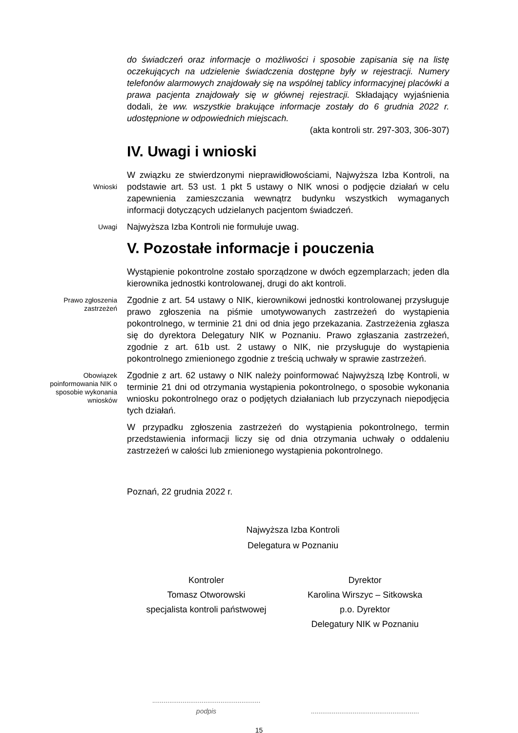do świadczeń oraz informacje o możliwości i sposobie zapisania się na listę oczekujących na udzielenie świadczenia dostępne były w rejestracji. Numery telefonów alarmowych znajdowały się na wspólnej tablicy informacyjnej placówki a prawa pacjenta znajdowały się w głównej rejestracji. Składający wyjaśnienia dodali, że ww. wszystkie brakujące informacje zostały do 6 grudnia 2022 r. udostępnione w odpowiednich miejscach.
(akta kontroli str. 297-303, 306-307)
IV. Uwagi i wnioski
Wnioski
W związku ze stwierdzonymi nieprawidłowościami, Najwyższa Izba Kontroli, na podstawie art. 53 ust. 1 pkt 5 ustawy o NIK wnosi o podjęcie działań w celu zapewnienia zamieszczania wewnątrz budynku wszystkich wymaganych informacji dotyczących udzielanych pacjentom świadczeń.
Uwagi
Najwyższa Izba Kontroli nie formułuje uwag.
V. Pozostałe informacje i pouczenia
Wystąpienie pokontrolne zostało sporządzone w dwóch egzemplarzach; jeden dla kierownika jednostki kontrolowanej, drugi do akt kontroli.
Prawo zgłoszenia zastrzeżeń
Zgodnie z art. 54 ustawy o NIK, kierownikowi jednostki kontrolowanej przysługuje prawo zgłoszenia na piśmie umotywowanych zastrzeżeń do wystąpienia pokontrolnego, w terminie 21 dni od dnia jego przekazania. Zastrzeżenia zgłasza się do dyrektora Delegatury NIK w Poznaniu. Prawo zgłaszania zastrzeżeń, zgodnie z art. 61b ust. 2 ustawy o NIK, nie przysługuje do wystąpienia pokontrolnego zmienionego zgodnie z treścią uchwały w sprawie zastrzeżeń.
Obowiązek poinformowania NIK o sposobie wykonania wniosków
Zgodnie z art. 62 ustawy o NIK należy poinformować Najwyższą Izbę Kontroli, w terminie 21 dni od otrzymania wystąpienia pokontrolnego, o sposobie wykonania wniosku pokontrolnego oraz o podjętych działaniach lub przyczynach niepodjęcia tych działań.
W przypadku zgłoszenia zastrzeżeń do wystąpienia pokontrolnego, termin przedstawienia informacji liczy się od dnia otrzymania uchwały o oddaleniu zastrzeżeń w całości lub zmienionego wystąpienia pokontrolnego.
Poznań, 22 grudnia 2022 r.
Najwyższa Izba Kontroli
Delegatura w Poznaniu
Kontroler
Tomasz Otworowski
specjalista kontroli państwowej
Dyrektor
Karolina Wirszyc – Sitkowska
p.o. Dyrektor
Delegatury NIK w Poznaniu
.........................................................
podpis
.........................................................
15